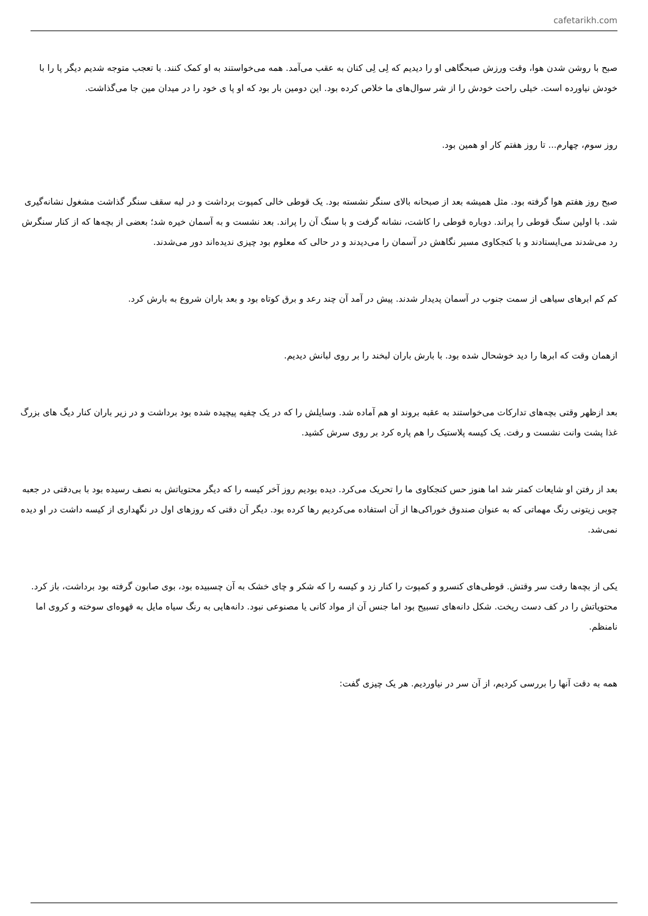cafetarikh.com
صبح با روشن شدن هوا، وقت ورزش صبحگاهی او را دیدیم که لِی لِی کنان به عقب می‌آمد. همه می‌خواستند به او کمک کنند. با تعجب متوجه شدیم دیگر پا را با خودش نیاورده است. خیلی راحت خودش را از شر سوال‌های ما خلاص کرده بود. این دومین بار بود که او پا ی خود را در میدان مین جا می‌گذاشت.
روز سوم، چهارم... تا روز هفتم کار او همین بود.
صبح روز هفتم هوا گرفته بود. مثل همیشه بعد از صبحانه بالای سنگر نشسته بود. یک قوطی خالی کمپوت برداشت و در لبه سقف سنگر گذاشت مشغول نشانه‌گیری شد. با اولین سنگ قوطی را پراند. دوباره قوطی را کاشت، نشانه گرفت و با سنگ آن را پراند. بعد نشست و به آسمان خیره شد؛ بعضی از بچه‌ها که از کنار سنگرش رد می‌شدند می‌ایستادند و با کنجکاوی مسیر نگاهش در آسمان را می‌دیدند و در حالی که معلوم بود چیزی ندیده‌اند دور می‌شدند.
کم کم ابرهای سیاهی از سمت جنوب در آسمان پدیدار شدند. پیش در آمد آن چند رعد و برق کوتاه بود و بعد باران شروع به بارش کرد.
ازهمان وقت که ابرها را دید خوشحال شده بود. با بارش باران لبخند را بر روی لبانش دیدیم.
بعد ازظهر وقتی بچه‌های تدارکات می‌خواستند به عقبه بروند او هم آماده شد. وسایلش را که در یک چفیه پیچیده شده بود برداشت و در زیر باران کنار دیگ های بزرگ غذا پشت وانت نشست و رفت. یک کیسه پلاستیک را هم پاره کرد بر روی سرش کشید.
بعد از رفتن او شایعات کمتر شد اما هنوز حس کنجکاوی ما را تحریک می‌کرد. دیده بودیم روز آخر کیسه را که دیگر محتویاتش به نصف رسیده بود با بی‌دقتی در جعبه چوبی زیتونی رنگ مهماتی که به عنوان صندوق خوراکی‌ها از آن استفاده می‌کردیم رها کرده بود. دیگر آن دقتی که روزهای اول در نگهداری از کیسه داشت در او دیده نمی‌شد.
یکی از بچه‌ها رفت سر وقتش. قوطی‌های کنسرو و کمپوت را کنار زد و کیسه را که شکر و چای خشک به آن چسبیده بود، بوی صابون گرفته بود برداشت، باز کرد. محتویاتش را در کف دست ریخت. شکل دانه‌های تسبیح بود اما جنس آن از مواد کانی یا مصنوعی نبود. دانه‌هایی به رنگ سیاه مایل به قهوه‌ای سوخته و کروی اما نامنظم.
همه به دقت آنها را بررسی کردیم، از آن سر در نیاوردیم. هر یک چیزی گفت: